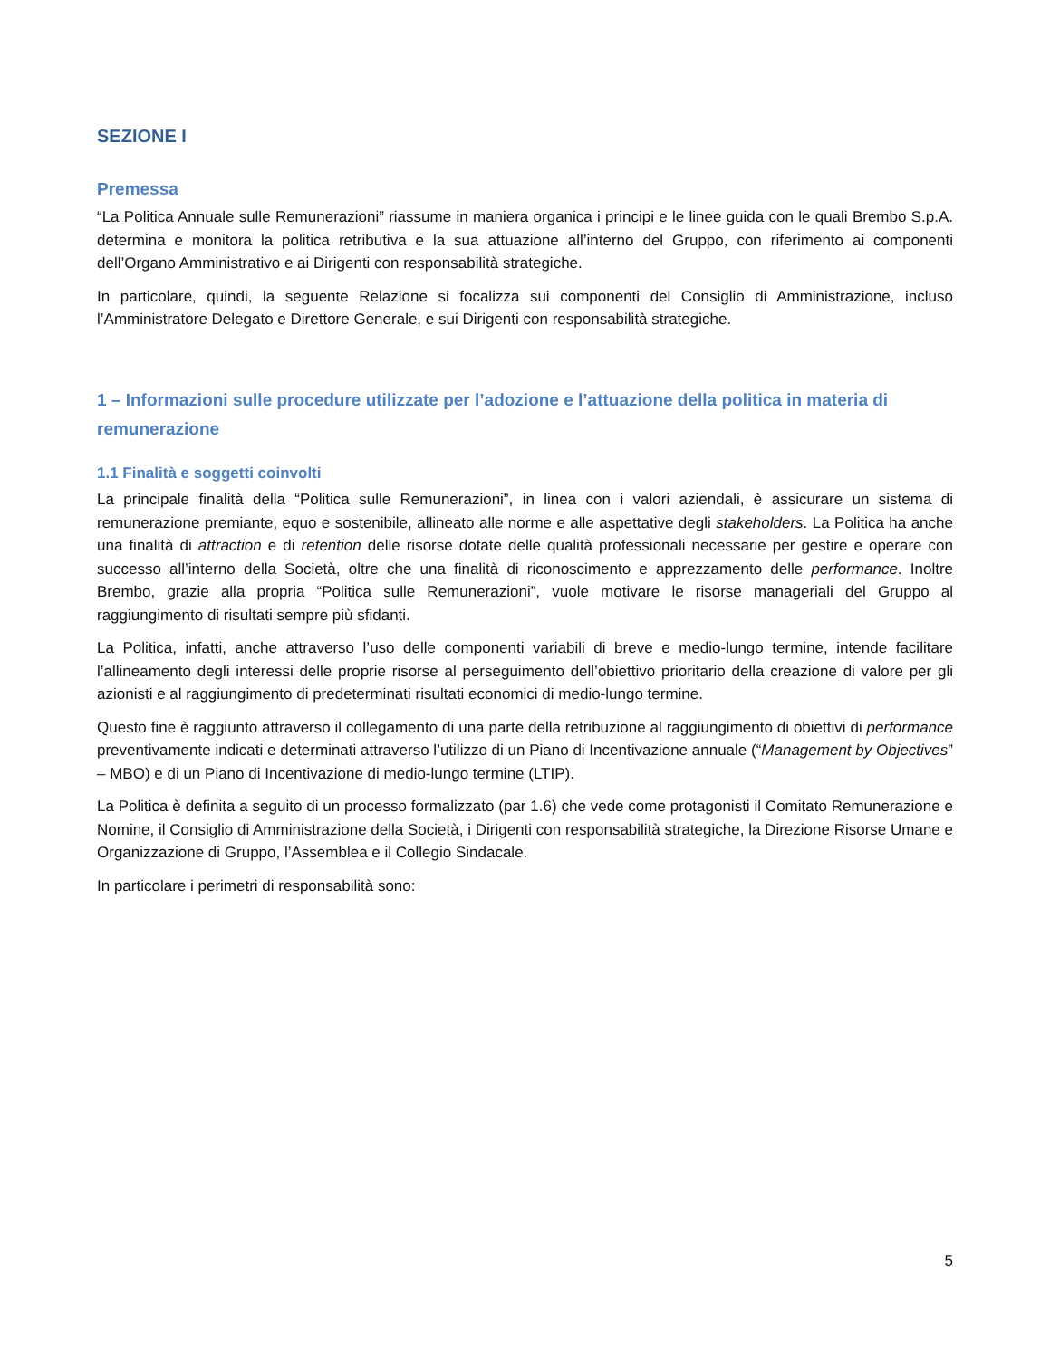SEZIONE I
Premessa
“La Politica Annuale sulle Remunerazioni” riassume in maniera organica i principi e le linee guida con le quali Brembo S.p.A. determina e monitora la politica retributiva e la sua attuazione all’interno del Gruppo, con riferimento ai componenti dell’Organo Amministrativo e ai Dirigenti con responsabilità strategiche.
In particolare, quindi, la seguente Relazione si focalizza sui componenti del Consiglio di Amministrazione, incluso l’Amministratore Delegato e Direttore Generale, e sui Dirigenti con responsabilità strategiche.
1 – Informazioni sulle procedure utilizzate per l’adozione e l’attuazione della politica in materia di remunerazione
1.1 Finalità e soggetti coinvolti
La principale finalità della “Politica sulle Remunerazioni”, in linea con i valori aziendali, è assicurare un sistema di remunerazione premiante, equo e sostenibile, allineato alle norme e alle aspettative degli stakeholders. La Politica ha anche una finalità di attraction e di retention delle risorse dotate delle qualità professionali necessarie per gestire e operare con successo all’interno della Società, oltre che una finalità di riconoscimento e apprezzamento delle performance. Inoltre Brembo, grazie alla propria “Politica sulle Remunerazioni”, vuole motivare le risorse manageriali del Gruppo al raggiungimento di risultati sempre più sfidanti.
La Politica, infatti, anche attraverso l’uso delle componenti variabili di breve e medio-lungo termine, intende facilitare l’allineamento degli interessi delle proprie risorse al perseguimento dell’obiettivo prioritario della creazione di valore per gli azionisti e al raggiungimento di predeterminati risultati economici di medio-lungo termine.
Questo fine è raggiunto attraverso il collegamento di una parte della retribuzione al raggiungimento di obiettivi di performance preventivamente indicati e determinati attraverso l’utilizzo di un Piano di Incentivazione annuale (“Management by Objectives” – MBO) e di un Piano di Incentivazione di medio-lungo termine (LTIP).
La Politica è definita a seguito di un processo formalizzato (par 1.6) che vede come protagonisti il Comitato Remunerazione e Nomine, il Consiglio di Amministrazione della Società, i Dirigenti con responsabilità strategiche, la Direzione Risorse Umane e Organizzazione di Gruppo, l’Assemblea e il Collegio Sindacale.
In particolare i perimetri di responsabilità sono:
5